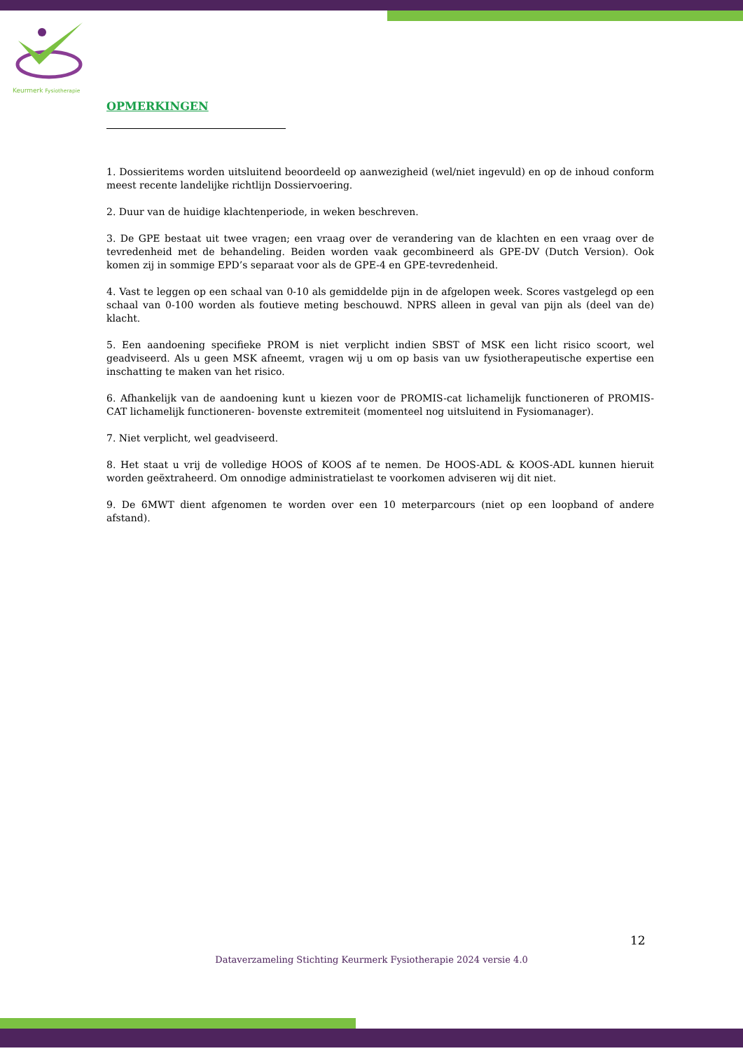Keurmerk Fysiotherapie
OPMERKINGEN
1. Dossieritems worden uitsluitend beoordeeld op aanwezigheid (wel/niet ingevuld) en op de inhoud conform meest recente landelijke richtlijn Dossiervoering.
2. Duur van de huidige klachtenperiode, in weken beschreven.
3. De GPE bestaat uit twee vragen; een vraag over de verandering van de klachten en een vraag over de tevredenheid met de behandeling. Beiden worden vaak gecombineerd als GPE-DV (Dutch Version). Ook komen zij in sommige EPD’s separaat voor als de GPE-4 en GPE-tevredenheid.
4. Vast te leggen op een schaal van 0-10 als gemiddelde pijn in de afgelopen week. Scores vastgelegd op een schaal van 0-100 worden als foutieve meting beschouwd. NPRS alleen in geval van pijn als (deel van de) klacht.
5. Een aandoening specifieke PROM is niet verplicht indien SBST of MSK een licht risico scoort, wel geadviseerd. Als u geen MSK afneemt, vragen wij u om op basis van uw fysiotherapeutische expertise een inschatting te maken van het risico.
6. Afhankelijk van de aandoening kunt u kiezen voor de PROMIS-cat lichamelijk functioneren of PROMIS-CAT lichamelijk functioneren- bovenste extremiteit (momenteel nog uitsluitend in Fysiomanager).
7. Niet verplicht, wel geadviseerd.
8. Het staat u vrij de volledige HOOS of KOOS af te nemen. De HOOS-ADL & KOOS-ADL kunnen hieruit worden geëxtraheerd. Om onnodige administratielast te voorkomen adviseren wij dit niet.
9. De 6MWT dient afgenomen te worden over een 10 meterparcours (niet op een loopband of andere afstand).
12
Dataverzameling Stichting Keurmerk Fysiotherapie 2024 versie 4.0